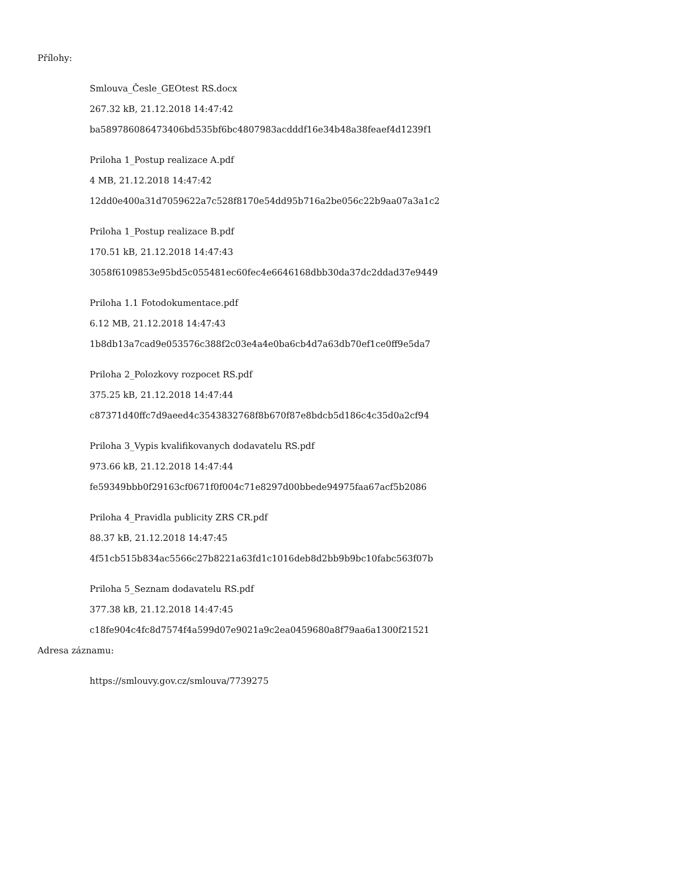Přílohy:
Smlouva_Česle_GEOtest RS.docx
267.32 kB, 21.12.2018 14:47:42
ba589786086473406bd535bf6bc4807983acdddf16e34b48a38feaef4d1239f1
Priloha 1_Postup realizace A.pdf
4 MB, 21.12.2018 14:47:42
12dd0e400a31d7059622a7c528f8170e54dd95b716a2be056c22b9aa07a3a1c2
Priloha 1_Postup realizace B.pdf
170.51 kB, 21.12.2018 14:47:43
3058f6109853e95bd5c055481ec60fec4e6646168dbb30da37dc2ddad37e9449
Priloha 1.1 Fotodokumentace.pdf
6.12 MB, 21.12.2018 14:47:43
1b8db13a7cad9e053576c388f2c03e4a4e0ba6cb4d7a63db70ef1ce0ff9e5da7
Priloha 2_Polozkovy rozpocet RS.pdf
375.25 kB, 21.12.2018 14:47:44
c87371d40ffc7d9aeed4c3543832768f8b670f87e8bdcb5d186c4c35d0a2cf94
Priloha 3_Vypis kvalifikovanych dodavatelu RS.pdf
973.66 kB, 21.12.2018 14:47:44
fe59349bbb0f29163cf0671f0f004c71e8297d00bbede94975faa67acf5b2086
Priloha 4_Pravidla publicity ZRS CR.pdf
88.37 kB, 21.12.2018 14:47:45
4f51cb515b834ac5566c27b8221a63fd1c1016deb8d2bb9b9bc10fabc563f07b
Priloha 5_Seznam dodavatelu RS.pdf
377.38 kB, 21.12.2018 14:47:45
c18fe904c4fc8d7574f4a599d07e9021a9c2ea0459680a8f79aa6a1300f21521
Adresa záznamu:
https://smlouvy.gov.cz/smlouva/7739275